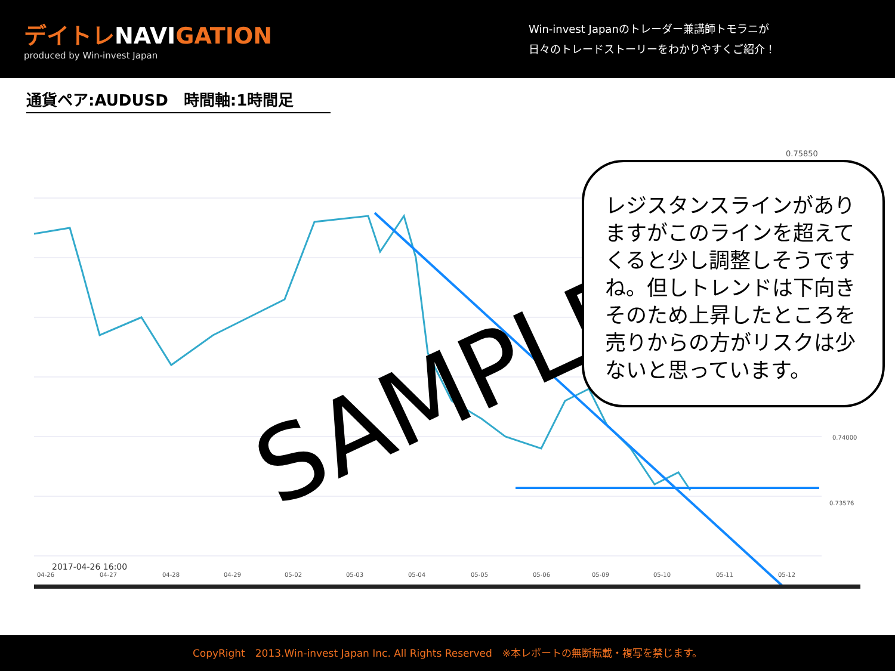デイトレNAVIGATION
produced by Win-invest Japan
Win-invest Japanのトレーダー兼講師トモラニが
日々のトレードストーリーをわかりやすくご紹介！
通貨ペア:AUDUSD　時間軸:1時間足
0.75850
0.74000
0.73576
2017-04-26 16:00
04-26
04-27
04-28
04-29
05-02
05-03
05-04
05-05
05-06
05-09
05-10
05-11
05-12
SAMPLE
レジスタンスラインがありますがこのラインを超えてくると少し調整しそうですね。但しトレンドは下向きそのため上昇したところを売りからの方がリスクは少ないと思っています。
CopyRight　2013.Win-invest Japan Inc. All Rights Reserved　※本レポートの無断転載・複写を禁じます。